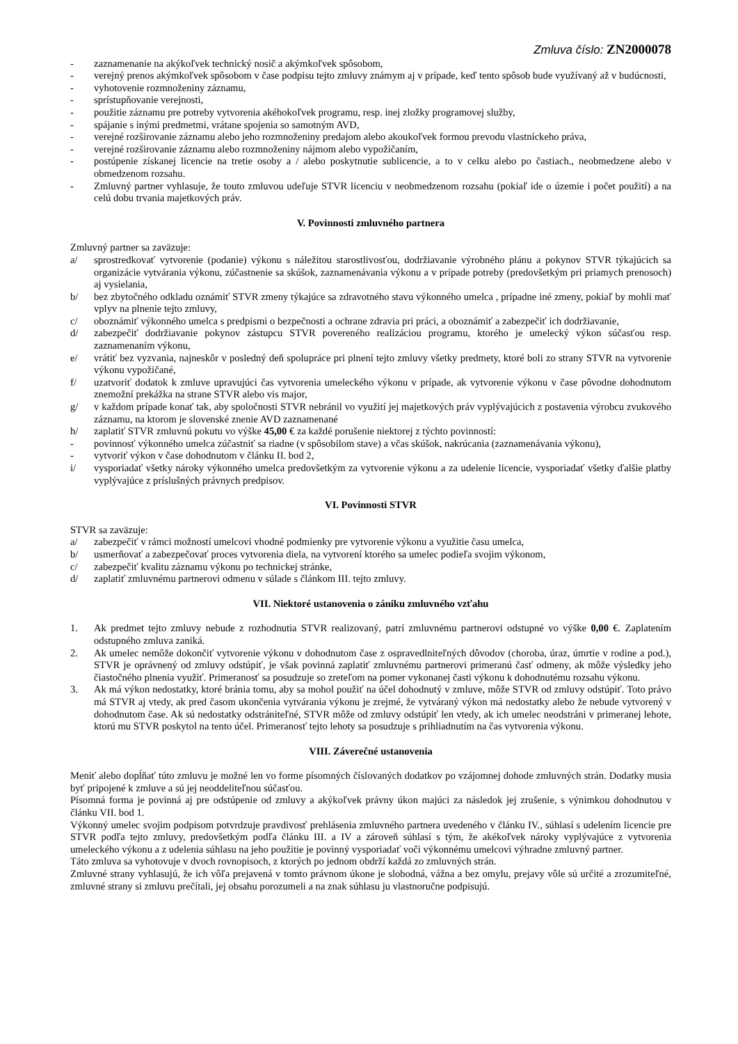Zmluva číslo: ZN2000078
- zaznamenanie na akýkoľvek technický nosič a akýmkoľvek spôsobom,
- verejný prenos akýmkoľvek spôsobom v čase podpisu tejto zmluvy známym aj v prípade, keď tento spôsob bude využívaný až v budúcnosti,
- vyhotovenie rozmnoženiny záznamu,
- sprístupňovanie verejnosti,
- použitie záznamu pre potreby vytvorenia akéhokoľvek programu, resp. inej zložky programovej služby,
- spájanie s inými predmetmi, vrátane spojenia so samotným AVD,
- verejné rozširovanie záznamu alebo jeho rozmnoženiny predajom alebo akoukoľvek formou prevodu vlastníckeho práva,
- verejné rozširovanie záznamu alebo rozmnoženiny nájmom alebo vypožičaním,
- postúpenie získanej licencie na tretie osoby a / alebo poskytnutie sublicencie, a to v celku alebo po častiach., neobmedzene alebo v obmedzenom rozsahu.
- Zmluvný partner vyhlasuje, že touto zmluvou udeľuje STVR licenciu v neobmedzenom rozsahu (pokiaľ ide o územie i počet použití) a na celú dobu trvania majetkových práv.
V. Povinnosti zmluvného partnera
Zmluvný partner sa zaväzuje:
a/ sprostredkovať vytvorenie (podanie) výkonu s náležitou starostlivosťou, dodržiavanie výrobného plánu a pokynov STVR týkajúcich sa organizácie vytvárania výkonu, zúčastnenie sa skúšok, zaznamenávania výkonu a v prípade potreby (predovšetkým pri priamych prenosoch) aj vysielania,
b/ bez zbytočného odkladu oznámiť STVR zmeny týkajúce sa zdravotného stavu výkonného umelca , prípadne iné zmeny, pokiaľ by mohli mať vplyv na plnenie tejto zmluvy,
c/ oboznámiť výkonného umelca s predpismi o bezpečnosti a ochrane zdravia pri práci, a oboznámiť a zabezpečiť ich dodržiavanie,
d/ zabezpečiť dodržiavanie pokynov zástupcu STVR povereného realizáciou programu, ktorého je umelecký výkon súčasťou resp. zaznamenaním výkonu,
e/ vrátiť bez vyzvania, najneskôr v posledný deň spolupráce pri plnení tejto zmluvy všetky predmety, ktoré boli zo strany STVR na vytvorenie výkonu vypožičané,
f/ uzatvoriť dodatok k zmluve upravujúci čas vytvorenia umeleckého výkonu v prípade, ak vytvorenie výkonu v čase pôvodne dohodnutom znemožní prekážka na strane STVR alebo vis major,
g/ v každom prípade konať tak, aby spoločnosti STVR nebránil vo využití jej majetkových práv vyplývajúcich z postavenia výrobcu zvukového záznamu, na ktorom je slovenské znenie AVD zaznamenané
h/ zaplatiť STVR zmluvnú pokutu vo výške 45,00 € za každé porušenie niektorej z týchto povinností:
- povinnosť výkonného umelca zúčastniť sa riadne (v spôsobilom stave) a včas skúšok, nakrúcania (zaznamenávania výkonu),
- vytvoriť výkon v čase dohodnutom v článku II. bod 2,
i/ vysporiadať všetky nároky výkonného umelca predovšetkým za vytvorenie výkonu a za udelenie licencie, vysporiadať všetky ďalšie platby vyplývajúce z príslušných právnych predpisov.
VI. Povinnosti STVR
STVR sa zaväzuje:
a/ zabezpečiť v rámci možností umelcovi vhodné podmienky pre vytvorenie výkonu a využitie času umelca,
b/ usmerňovať a zabezpečovať proces vytvorenia diela, na vytvorení ktorého sa umelec podieľa svojim výkonom,
c/ zabezpečiť kvalitu záznamu výkonu po technickej stránke,
d/ zaplatiť zmluvnému partnerovi odmenu v súlade s článkom III. tejto zmluvy.
VII. Niektoré ustanovenia o zániku zmluvného vzťahu
1. Ak predmet tejto zmluvy nebude z rozhodnutia STVR realizovaný, patrí zmluvnému partnerovi odstupné vo výške 0,00 €. Zaplatením odstupného zmluva zaniká.
2. Ak umelec nemôže dokončiť vytvorenie výkonu v dohodnutom čase z ospravedlniteľných dôvodov (choroba, úraz, úmrtie v rodine a pod.), STVR je oprávnený od zmluvy odstúpiť, je však povinná zaplatiť zmluvnému partnerovi primeranú časť odmeny, ak môže výsledky jeho čiastočného plnenia využiť. Primeranosť sa posudzuje so zreteľom na pomer vykonanej časti výkonu k dohodnutému rozsahu výkonu.
3. Ak má výkon nedostatky, ktoré bránia tomu, aby sa mohol použiť na účel dohodnutý v zmluve, môže STVR od zmluvy odstúpiť. Toto právo má STVR aj vtedy, ak pred časom ukončenia vytvárania výkonu je zrejmé, že vytváraný výkon má nedostatky alebo že nebude vytvorený v dohodnutom čase. Ak sú nedostatky odstrániteľné, STVR môže od zmluvy odstúpiť len vtedy, ak ich umelec neodstráni v primeranej lehote, ktorú mu STVR poskytol na tento účel. Primeranosť tejto lehoty sa posudzuje s prihliadnutím na čas vytvorenia výkonu.
VIII. Záverečné ustanovenia
Meniť alebo dopĺňať túto zmluvu je možné len vo forme písomných číslovaných dodatkov po vzájomnej dohode zmluvných strán. Dodatky musia byť pripojené k zmluve a sú jej neoddeliteľnou súčasťou.
Písomná forma je povinná aj pre odstúpenie od zmluvy a akýkoľvek právny úkon majúci za následok jej zrušenie, s výnimkou dohodnutou v článku VII. bod 1.
Výkonný umelec svojim podpisom potvrdzuje pravdivosť prehlásenia zmluvného partnera uvedeného v článku IV., súhlasí s udelením licencie pre STVR podľa tejto zmluvy, predovšetkým podľa článku III. a IV a zároveň súhlasí s tým, že akékoľvek nároky vyplývajúce z vytvorenia umeleckého výkonu a z udelenia súhlasu na jeho použitie je povinný vysporiadať voči výkonnému umelcovi výhradne zmluvný partner.
Táto zmluva sa vyhotovuje v dvoch rovnopisoch, z ktorých po jednom obdrží každá zo zmluvných strán.
Zmluvné strany vyhlasujú, že ich vôľa prejavená v tomto právnom úkone je slobodná, vážna a bez omylu, prejavy vôle sú určité a zrozumiteľné, zmluvné strany si zmluvu prečítali, jej obsahu porozumeli a na znak súhlasu ju vlastnoručne podpisujú.